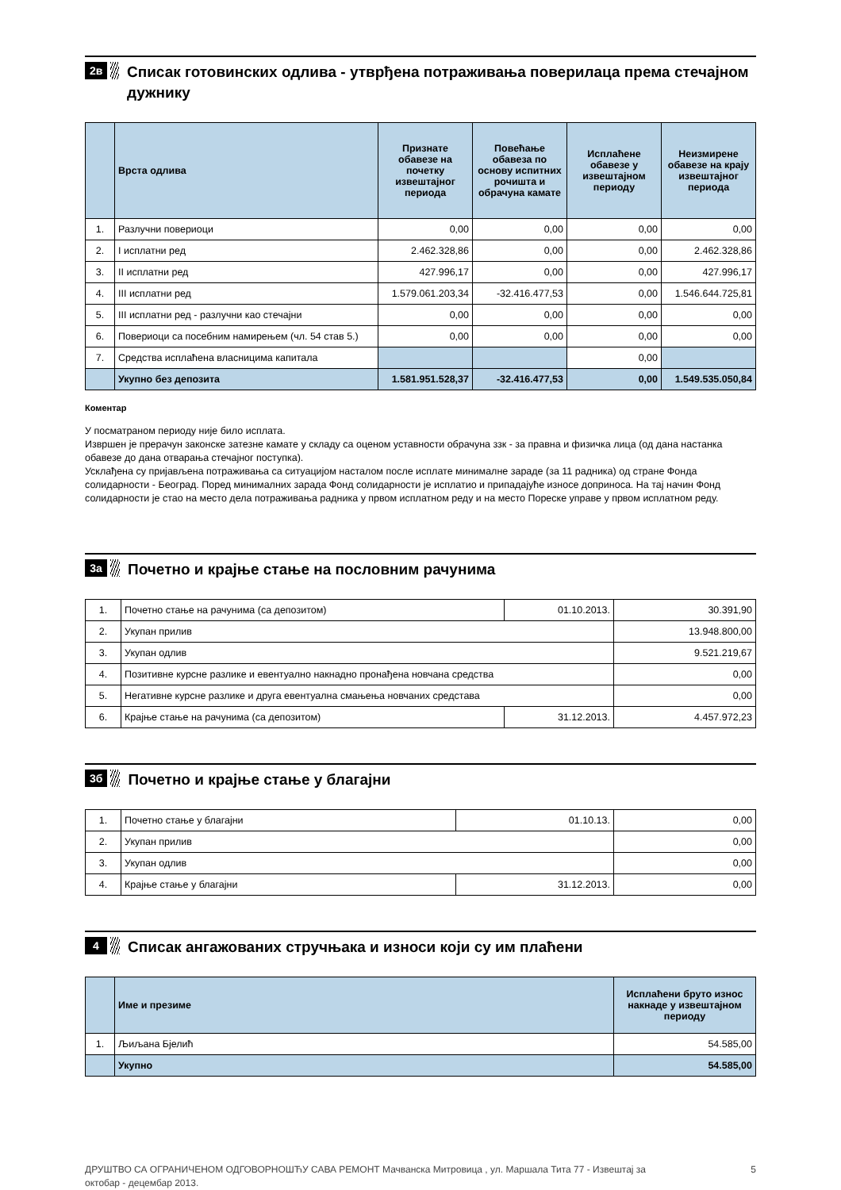2в
Списак готовинских одлива - утврђена потраживања поверилаца према стечајном дужнику
| | Врста одлива | Признате обавезе на почетку извештајног периода | Повећање обавеза по основу испитних рочишта и обрачуна камате | Исплаћене обавезе у извештајном периоду | Неизмирене обавезе на крају извештајног периода |
| --- | --- | --- | --- | --- | --- |
| 1. | Разлучни повериоци | 0,00 | 0,00 | 0,00 | 0,00 |
| 2. | I исплатни ред | 2.462.328,86 | 0,00 | 0,00 | 2.462.328,86 |
| 3. | II исплатни ред | 427.996,17 | 0,00 | 0,00 | 427.996,17 |
| 4. | III исплатни ред | 1.579.061.203,34 | -32.416.477,53 | 0,00 | 1.546.644.725,81 |
| 5. | III исплатни ред - разлучни као стечајни | 0,00 | 0,00 | 0,00 | 0,00 |
| 6. | Повериоци са посебним намирењем (чл. 54 став 5.) | 0,00 | 0,00 | 0,00 | 0,00 |
| 7. | Средства исплаћена власницима капитала | | | 0,00 | |
| | Укупно без депозита | 1.581.951.528,37 | -32.416.477,53 | 0,00 | 1.549.535.050,84 |
Коментар
У посматраном периоду није било исплата.
Извршен је прерачун законске затезне камате у складу са оценом уставности обрачуна ззк - за правна и физичка лица (од дана настанка обавезе до дана отварања стечајног поступка).
Усклађена су пријављена потраживања са ситуацијом насталом после исплате минималне зараде (за 11 радника) од стране Фонда солидарности - Београд. Поред минималних зарада Фонд солидарности је исплатио и припадајуће износе доприноса. На тај начин Фонд солидарности је стао на место дела потраживања радника у првом исплатном реду и на место Пореске управе у првом исплатном реду.
3а
Почетно и крајње стање на пословним рачунима
| 1. | Почетно стање на рачунима (са депозитом) | 01.10.2013. | 30.391,90 |
| 2. | Укупан прилив | | 13.948.800,00 |
| 3. | Укупан одлив | | 9.521.219,67 |
| 4. | Позитивне курсне разлике и евентуално накнадно пронађена новчана средства | | 0,00 |
| 5. | Негативне курсне разлике и друга евентуална смањења новчаних средстава | | 0,00 |
| 6. | Крајње стање на рачунима (са депозитом) | 31.12.2013. | 4.457.972,23 |
3б
Почетно и крајње стање у благајни
| 1. | Почетно стање у благајни | 01.10.13. | 0,00 |
| 2. | Укупан прилив | | 0,00 |
| 3. | Укупан одлив | | 0,00 |
| 4. | Крајње стање у благајни | 31.12.2013. | 0,00 |
4
Списак ангажованих стручњака и износи који су им плаћени
| | Име и презиме | Исплаћени бруто износ накнаде у извештајном периоду |
| --- | --- | --- |
| 1. | Љиљана Бјелић | 54.585,00 |
| | Укупно | 54.585,00 |
ДРУШТВО СА ОГРАНИЧЕНОМ ОДГОВОРНОШЋУ САВА РЕМОНТ Мачванска Митровица , ул. Маршала Тита 77 - Извештај за
октобар - децембар 2013. 5